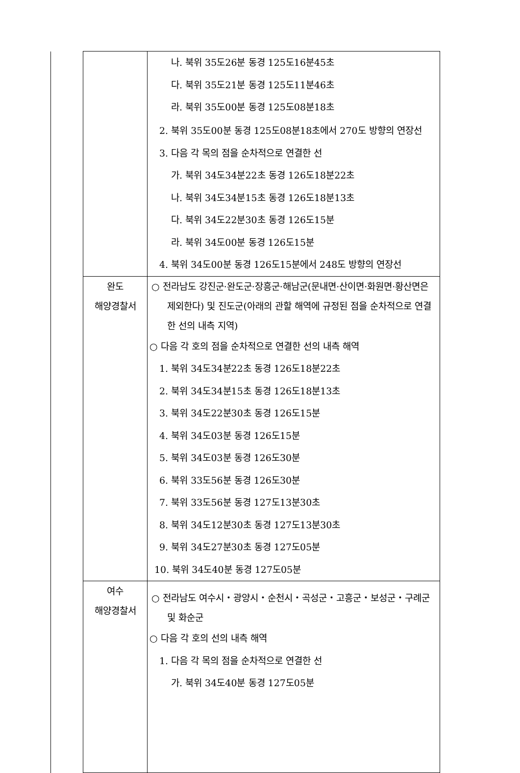| | | 나. 북위 35도26분 동경 125도16분45초 다. 북위 35도21분 동경 125도11분46초 라. 북위 35도00분 동경 125도08분18초 2. 북위 35도00분 동경 125도08분18초에서 270도 방향의 연장선 3. 다음 각 목의 점을 순차적으로 연결한 선 가. 북위 34도34분22초 동경 126도18분22초 나. 북위 34도34분15초 동경 126도18분13초 다. 북위 34도22분30초 동경 126도15분 라. 북위 34도00분 동경 126도15분 4. 북위 34도00분 동경 126도15분에서 248도 방향의 연장선 |
| | 완도 해양경찰서 | ○ 전라남도 강진군·완도군·장흥군·해남군(문내면·산이면·화원면·황산면은 제외한다) 및 진도군(아래의 관할 해역에 규정된 점을 순차적으로 연결한 선의 내측 지역) ○ 다음 각 호의 점을 순차적으로 연결한 선의 내측 해역 1. 북위 34도34분22초 동경 126도18분22초 2. 북위 34도34분15초 동경 126도18분13초 3. 북위 34도22분30초 동경 126도15분 4. 북위 34도03분 동경 126도15분 5. 북위 34도03분 동경 126도30분 6. 북위 33도56분 동경 126도30분 7. 북위 33도56분 동경 127도13분30초 8. 북위 34도12분30초 동경 127도13분30초 9. 북위 34도27분30초 동경 127도05분 10. 북위 34도40분 동경 127도05분 |
| | 여수 해양경찰서 | ○ 전라남도 여수시・광양시・순천시・곡성군・고흥군・보성군・구례군 및 화순군 ○ 다음 각 호의 선의 내측 해역 1. 다음 각 목의 점을 순차적으로 연결한 선 가. 북위 34도40분 동경 127도05분 |